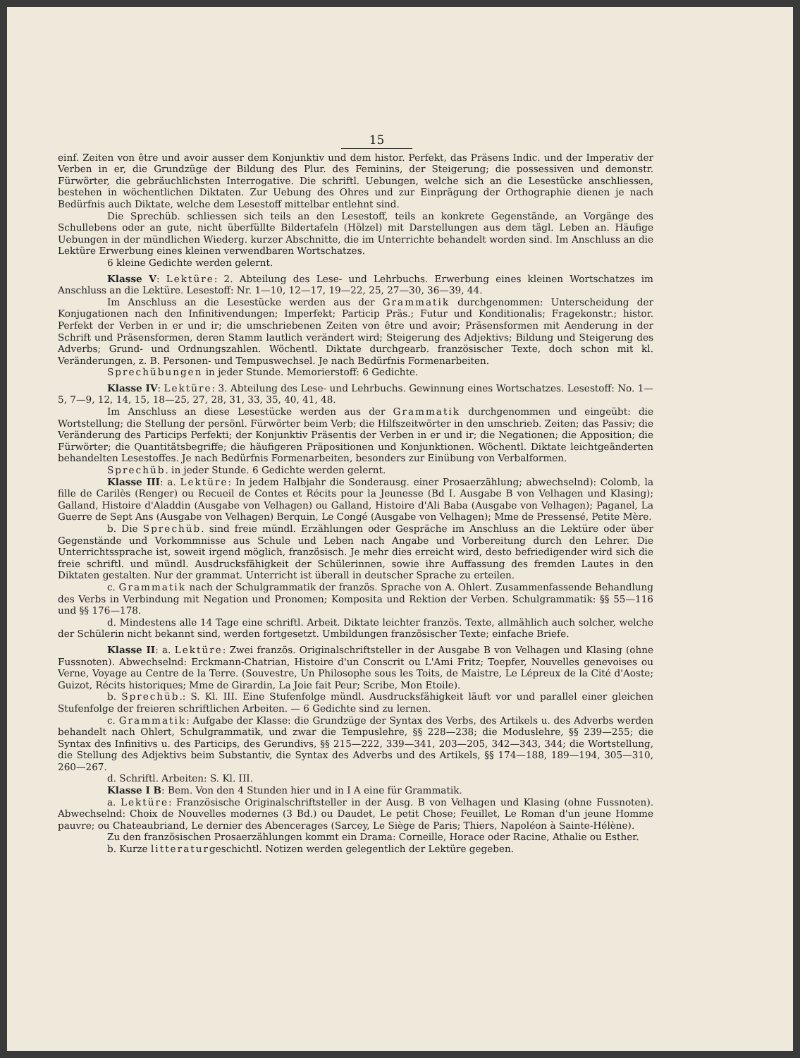15
einf. Zeiten von être und avoir ausser dem Konjunktiv und dem histor. Perfekt, das Präsens Indic. und der Imperativ der Verben in er, die Grundzüge der Bildung des Plur. des Feminins, der Steigerung; die possessiven und demonstr. Fürwörter, die gebräuchlichsten Interrogative. Die schriftl. Uebungen, welche sich an die Lesestücke anschliessen, bestehen in wöchentlichen Diktaten. Zur Uebung des Ohres und zur Einprägung der Orthographie dienen je nach Bedürfnis auch Diktate, welche dem Lesestoff mittelbar entlehnt sind.
Die Sprechüb. schliessen sich teils an den Lesestoff, teils an konkrete Gegenstände, an Vorgänge des Schullebens oder an gute, nicht überfüllte Bildertafeln (Hölzel) mit Darstellungen aus dem tägl. Leben an. Häufige Uebungen in der mündlichen Wiederg. kurzer Abschnitte, die im Unterrichte behandelt worden sind. Im Anschluss an die Lektüre Erwerbung eines kleinen verwendbaren Wortschatzes.
6 kleine Gedichte werden gelernt.
Klasse V: Lektüre: 2. Abteilung des Lese- und Lehrbuchs. Erwerbung eines kleinen Wortschatzes im Anschluss an die Lektüre. Lesestoff: Nr. 1—10, 12—17, 19—22, 25, 27—30, 36—39, 44.
Im Anschluss an die Lesestücke werden aus der Grammatik durchgenommen: Unterscheidung der Konjugationen nach den Infinitivendungen; Imperfekt; Particip Präs.; Futur und Konditionalis; Fragekonstr.; histor. Perfekt der Verben in er und ir; die umschriebenen Zeiten von être und avoir; Präsensformen mit Aenderung in der Schrift und Präsensformen, deren Stamm lautlich verändert wird; Steigerung des Adjektivs; Bildung und Steigerung des Adverbs; Grund- und Ordnungszahlen. Wöchentl. Diktate durchgearb. französischer Texte, doch schon mit kl. Veränderungen, z. B. Personen- und Tempuswechsel. Je nach Bedürfnis Formenarbeiten.
Sprechübungen in jeder Stunde. Memorierstoff: 6 Gedichte.
Klasse IV: Lektüre: 3. Abteilung des Lese- und Lehrbuchs. Gewinnung eines Wortschatzes. Lesestoff: No. 1—5, 7—9, 12, 14, 15, 18—25, 27, 28, 31, 33, 35, 40, 41, 48.
Im Anschluss an diese Lesestücke werden aus der Grammatik durchgenommen und eingeübt: die Wortstellung; die Stellung der persönl. Fürwörter beim Verb; die Hilfszeitwörter in den umschrieb. Zeiten; das Passiv; die Veränderung des Particips Perfekti; der Konjunktiv Präsentis der Verben in er und ir; die Negationen; die Apposition; die Fürwörter; die Quantitätsbegriffe; die häufigeren Präpositionen und Konjunktionen. Wöchentl. Diktate leichtgeänderten behandelten Lesestoffes. Je nach Bedürfnis Formenarbeiten, besonders zur Einübung von Verbalformen.
Sprechüb. in jeder Stunde. 6 Gedichte werden gelernt.
Klasse III: a. Lektüre: In jedem Halbjahr die Sonderausg. einer Prosaerzählung; abwechselnd): Colomb, la fille de Carilès (Renger) ou Recueil de Contes et Récits pour la Jeunesse (Bd I. Ausgabe B von Velhagen und Klasing); Galland, Histoire d'Aladdin (Ausgabe von Velhagen) ou Galland, Histoire d'Ali Baba (Ausgabe von Velhagen); Paganel, La Guerre de Sept Ans (Ausgabe von Velhagen) Berquin, Le Congé (Ausgabe von Velhagen); Mme de Pressensé, Petite Mère.
b. Die Sprechüb. sind freie mündl. Erzählungen oder Gespräche im Anschluss an die Lektüre oder über Gegenstände und Vorkommnisse aus Schule und Leben nach Angabe und Vorbereitung durch den Lehrer. Die Unterrichtssprache ist, soweit irgend möglich, französisch. Je mehr dies erreicht wird, desto befriedigender wird sich die freie schriftl. und mündl. Ausdrucksfähigkeit der Schülerinnen, sowie ihre Auffassung des fremden Lautes in den Diktaten gestalten. Nur der grammat. Unterricht ist überall in deutscher Sprache zu erteilen.
c. Grammatik nach der Schulgrammatik der französ. Sprache von A. Ohlert. Zusammenfassende Behandlung des Verbs in Verbindung mit Negation und Pronomen; Komposita und Rektion der Verben. Schulgrammatik: §§ 55—116 und §§ 176—178.
d. Mindestens alle 14 Tage eine schriftl. Arbeit. Diktate leichter französ. Texte, allmählich auch solcher, welche der Schülerin nicht bekannt sind, werden fortgesetzt. Umbildungen französischer Texte; einfache Briefe.
Klasse II: a. Lektüre: Zwei französ. Originalschriftsteller in der Ausgabe B von Velhagen und Klasing (ohne Fussnoten). Abwechselnd: Erckmann-Chatrian, Histoire d'un Conscrit ou L'Ami Fritz; Toepfer, Nouvelles genevoises ou Verne, Voyage au Centre de la Terre. (Souvestre, Un Philosophe sous les Toits, de Maistre, Le Lépreux de la Cité d'Aoste; Guizot, Récits historiques; Mme de Girardin, La Joie fait Peur; Scribe, Mon Etoile).
b. Sprechüb.: S. Kl. III. Eine Stufenfolge mündl. Ausdrucksfähigkeit läuft vor und parallel einer gleichen Stufenfolge der freieren schriftlichen Arbeiten. — 6 Gedichte sind zu lernen.
c. Grammatik: Aufgabe der Klasse: die Grundzüge der Syntax des Verbs, des Artikels u. des Adverbs werden behandelt nach Ohlert, Schulgrammatik, und zwar die Tempuslehre, §§ 228—238; die Moduslehre, §§ 239—255; die Syntax des Infinitivs u. des Particips, des Gerundivs, §§ 215—222, 339—341, 203—205, 342—343, 344; die Wortstellung, die Stellung des Adjektivs beim Substantiv, die Syntax des Adverbs und des Artikels, §§ 174—188, 189—194, 305—310, 260—267.
d. Schriftl. Arbeiten: S. Kl. III.
Klasse I B: Bem. Von den 4 Stunden hier und in I A eine für Grammatik.
a. Lektüre: Französische Originalschriftsteller in der Ausg. B von Velhagen und Klasing (ohne Fussnoten). Abwechselnd: Choix de Nouvelles modernes (3 Bd.) ou Daudet, Le petit Chose; Feuillet, Le Roman d'un jeune Homme pauvre; ou Chateaubriand, Le dernier des Abencerages (Sarcey, Le Siège de Paris; Thiers, Napoléon à Sainte-Hélène).
Zu den französischen Prosaerzählungen kommt ein Drama: Corneille, Horace oder Racine, Athalie ou Esther.
b. Kurze litteraturgeschichtl. Notizen werden gelegentlich der Lektüre gegeben.